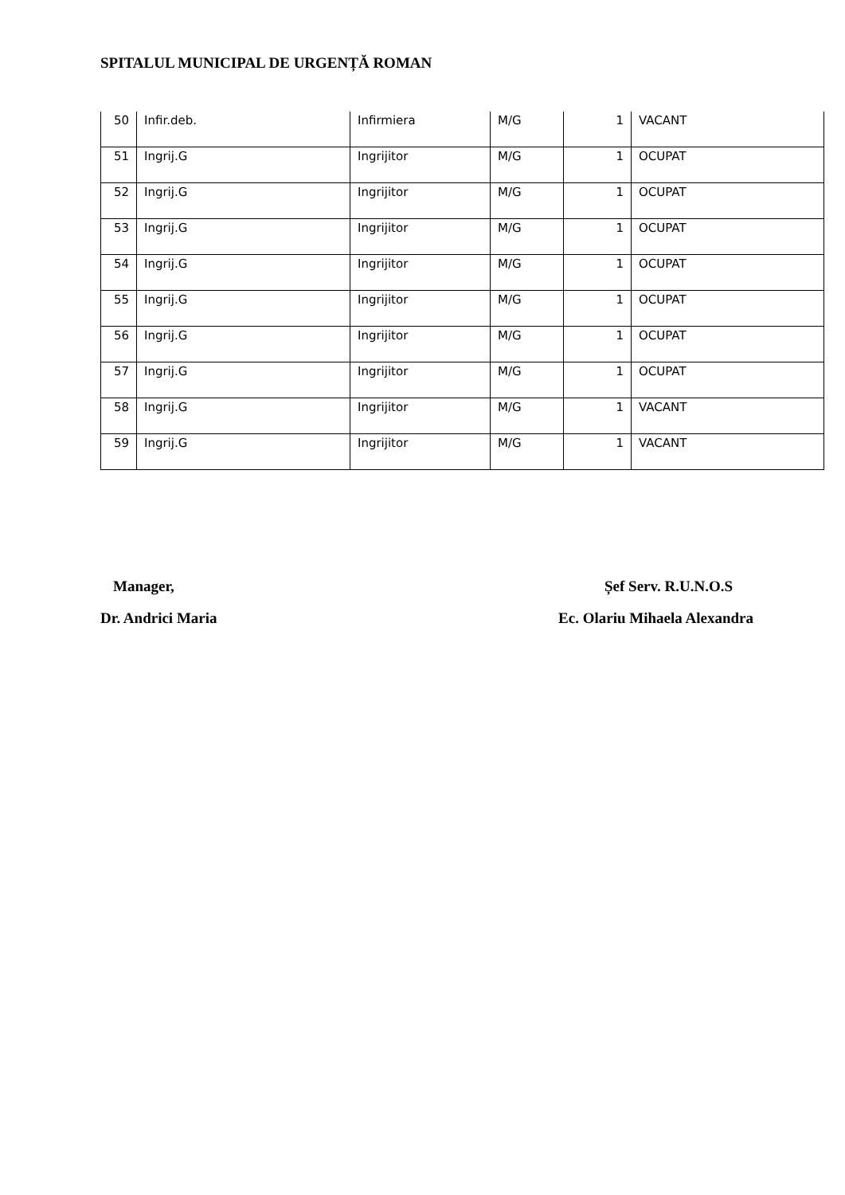SPITALUL MUNICIPAL DE URGENȚĂ ROMAN
| 50 | Infir.deb. | Infirmiera | M/G | 1 | VACANT |
| 51 | Ingrij.G | Ingrijitor | M/G | 1 | OCUPAT |
| 52 | Ingrij.G | Ingrijitor | M/G | 1 | OCUPAT |
| 53 | Ingrij.G | Ingrijitor | M/G | 1 | OCUPAT |
| 54 | Ingrij.G | Ingrijitor | M/G | 1 | OCUPAT |
| 55 | Ingrij.G | Ingrijitor | M/G | 1 | OCUPAT |
| 56 | Ingrij.G | Ingrijitor | M/G | 1 | OCUPAT |
| 57 | Ingrij.G | Ingrijitor | M/G | 1 | OCUPAT |
| 58 | Ingrij.G | Ingrijitor | M/G | 1 | VACANT |
| 59 | Ingrij.G | Ingrijitor | M/G | 1 | VACANT |
Manager,
Dr. Andrici Maria
Șef Serv. R.U.N.O.S
Ec. Olariu Mihaela Alexandra